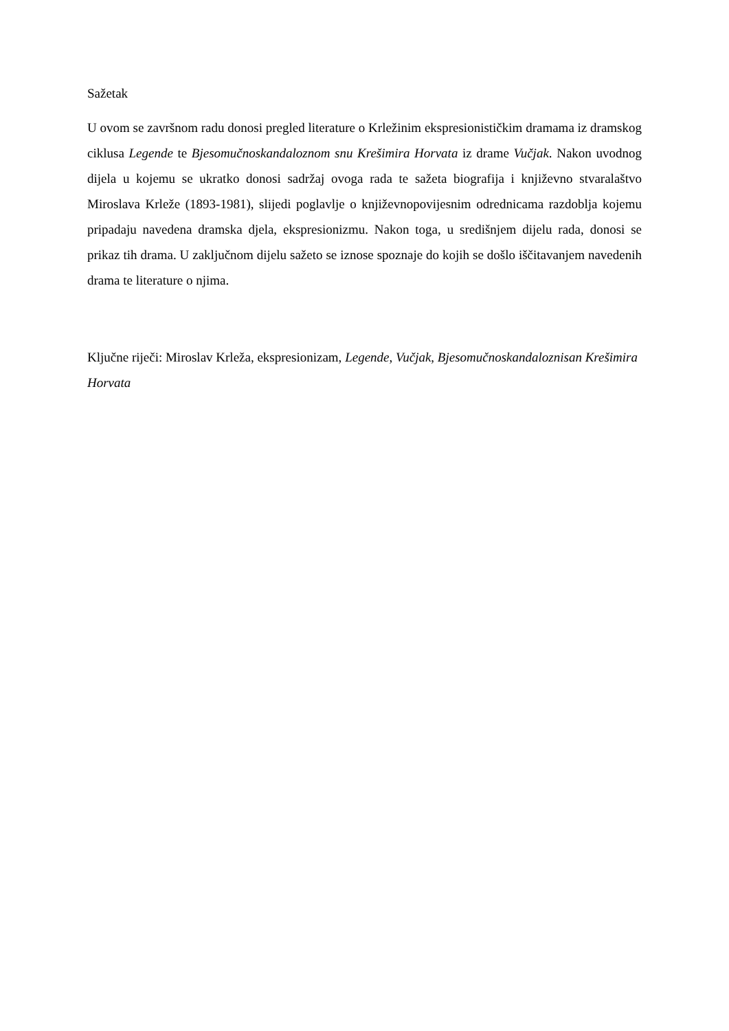Sažetak
U ovom se završnom radu donosi pregled literature o Krležinim ekspresionističkim dramama iz dramskog ciklusa Legende te Bjesomučnoskandaloznom snu Krešimira Horvata iz drame Vučjak. Nakon uvodnog dijela u kojemu se ukratko donosi sadržaj ovoga rada te sažeta biografija i književno stvaralaštvo Miroslava Krleže (1893-1981), slijedi poglavlje o književnopovijesnim odrednicama razdoblja kojemu pripadaju navedena dramska djela, ekspresionizmu. Nakon toga, u središnjem dijelu rada, donosi se prikaz tih drama. U zaključnom dijelu sažeto se iznose spoznaje do kojih se došlo iščitavanjem navedenih drama te literature o njima.
Ključne riječi: Miroslav Krleža, ekspresionizam, Legende, Vučjak, Bjesomučnoskandaloznisan Krešimira Horvata